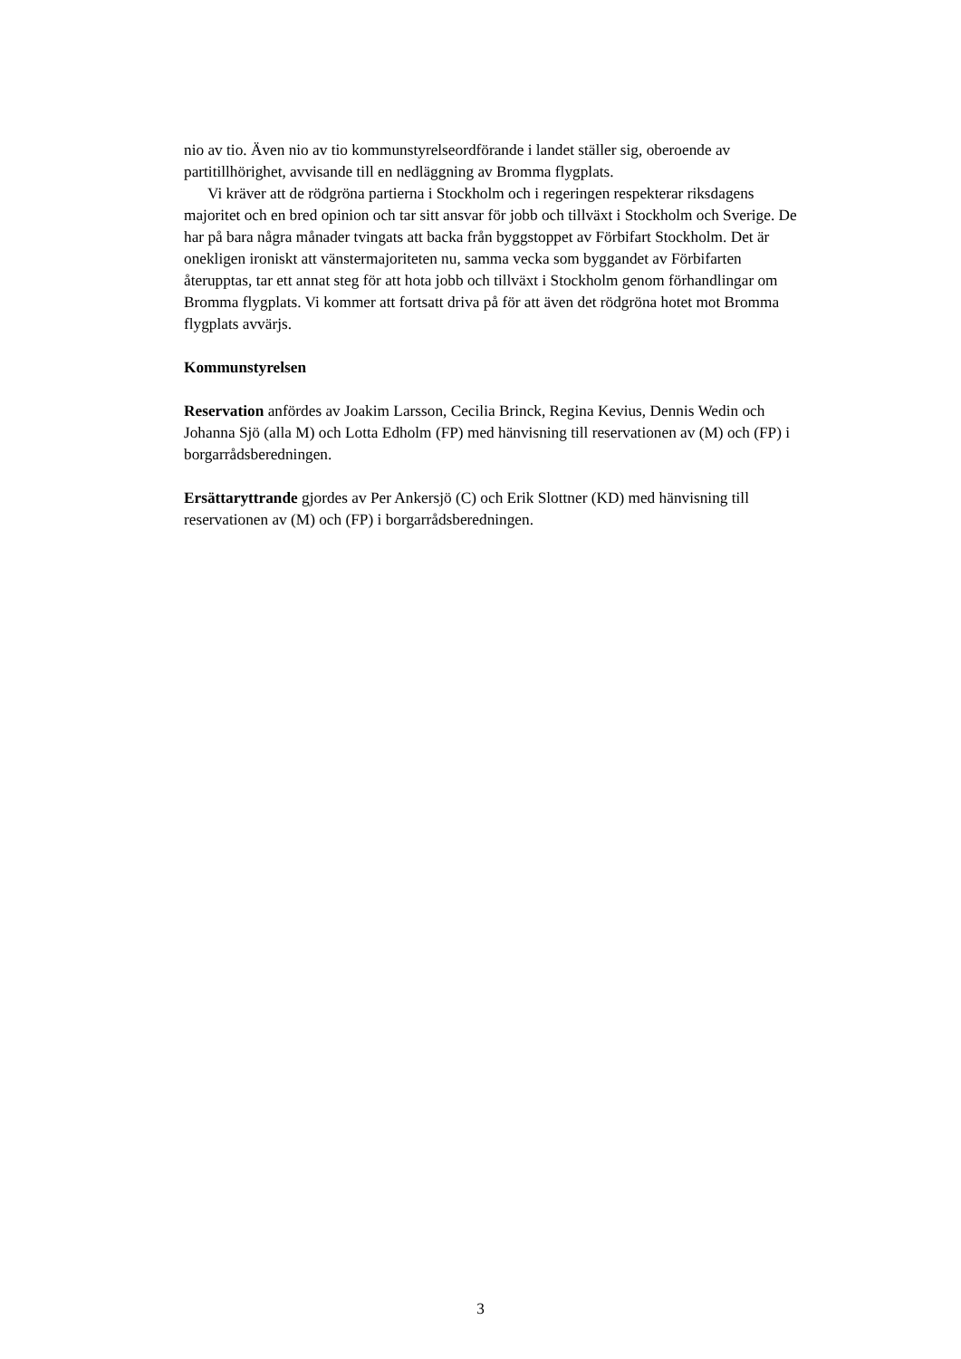nio av tio. Även nio av tio kommunstyrelseordförande i landet ställer sig, oberoende av partitillhörighet, avvisande till en nedläggning av Bromma flygplats.
Vi kräver att de rödgröna partierna i Stockholm och i regeringen respekterar riksdagens majoritet och en bred opinion och tar sitt ansvar för jobb och tillväxt i Stockholm och Sverige. De har på bara några månader tvingats att backa från byggstoppet av Förbifart Stockholm. Det är onekligen ironiskt att vänstermajoriteten nu, samma vecka som byggandet av Förbifarten återupptas, tar ett annat steg för att hota jobb och tillväxt i Stockholm genom förhandlingar om Bromma flygplats. Vi kommer att fortsatt driva på för att även det rödgröna hotet mot Bromma flygplats avvärjs.
Kommunstyrelsen
Reservation anfördes av Joakim Larsson, Cecilia Brinck, Regina Kevius, Dennis Wedin och Johanna Sjö (alla M) och Lotta Edholm (FP) med hänvisning till reservationen av (M) och (FP) i borgarrådsberedningen.
Ersättaryttrande gjordes av Per Ankersjö (C) och Erik Slottner (KD) med hänvisning till reservationen av (M) och (FP) i borgarrådsberedningen.
3